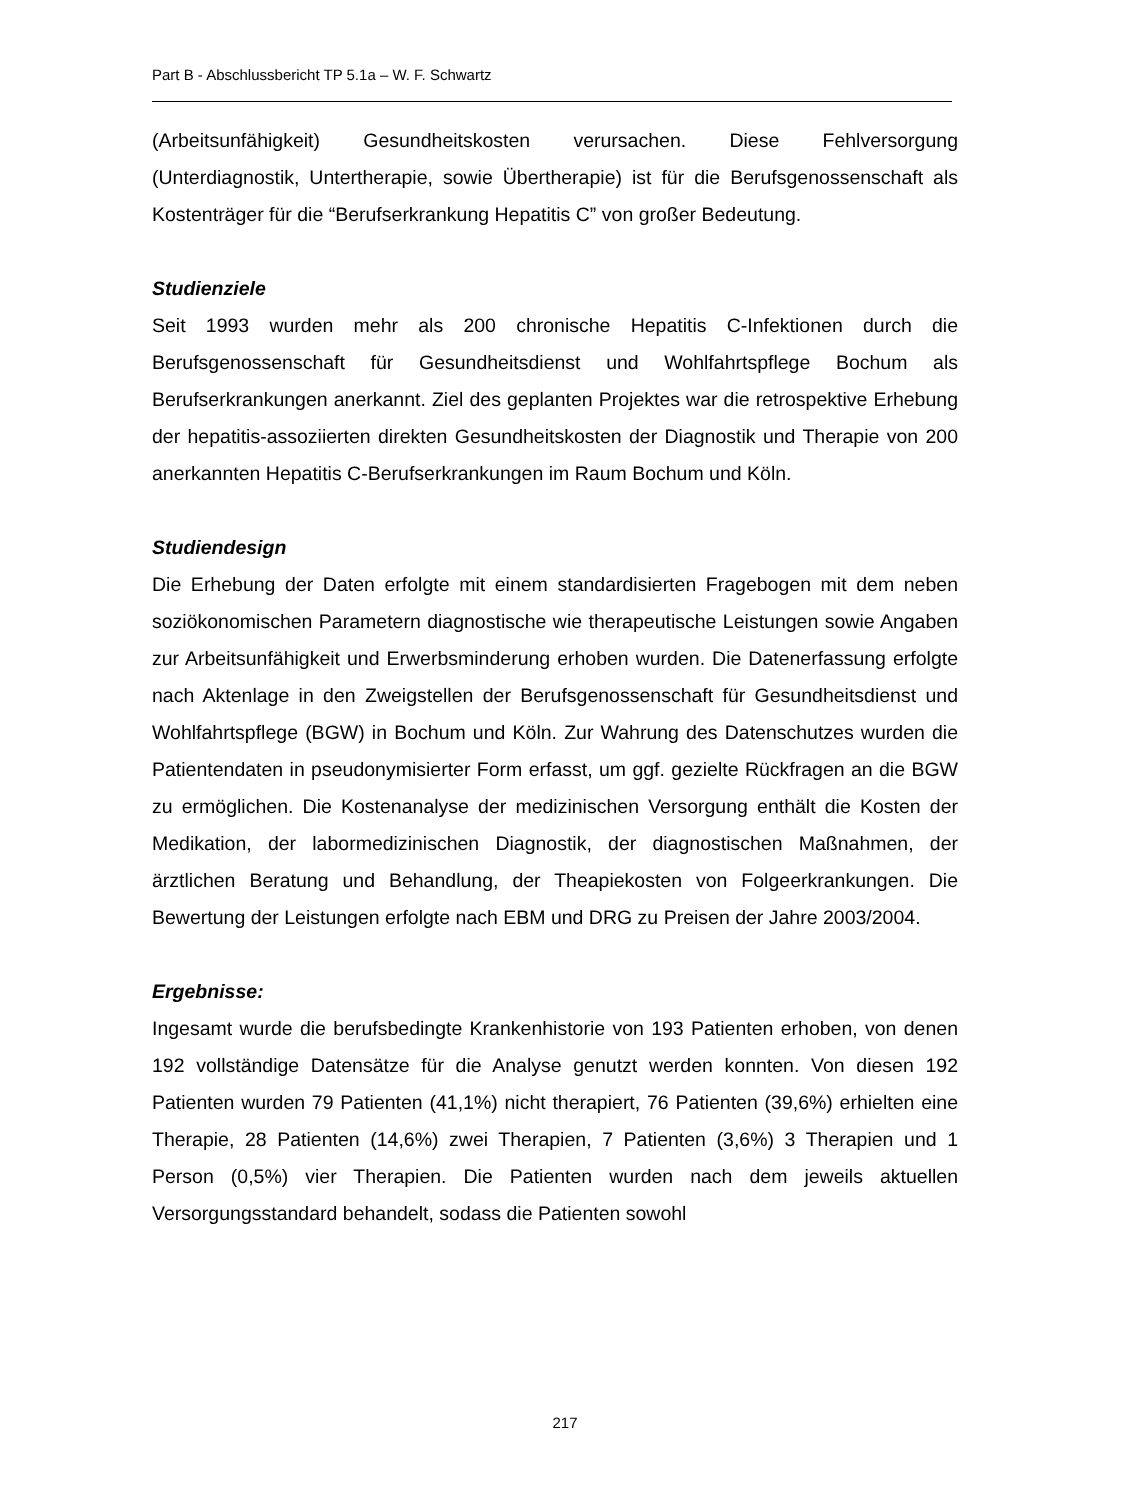Part B - Abschlussbericht TP 5.1a – W. F. Schwartz
(Arbeitsunfähigkeit) Gesundheitskosten verursachen. Diese Fehlversorgung (Unterdiagnostik, Untertherapie, sowie Übertherapie) ist für die Berufsgenossenschaft als Kostenträger für die “Berufserkrankung Hepatitis C” von großer Bedeutung.
Studienziele
Seit 1993 wurden mehr als 200 chronische Hepatitis C-Infektionen durch die Berufsgenossenschaft für Gesundheitsdienst und Wohlfahrtspflege Bochum als Berufserkrankungen anerkannt. Ziel des geplanten Projektes war die retrospektive Erhebung der hepatitis-assoziierten direkten Gesundheitskosten der Diagnostik und Therapie von 200 anerkannten Hepatitis C-Berufserkrankungen im Raum Bochum und Köln.
Studiendesign
Die Erhebung der Daten erfolgte mit einem standardisierten Fragebogen mit dem neben soziökonomischen Parametern diagnostische wie therapeutische Leistungen sowie Angaben zur Arbeitsunfähigkeit und Erwerbsminderung erhoben wurden. Die Datenerfassung erfolgte nach Aktenlage in den Zweigstellen der Berufsgenossenschaft für Gesundheitsdienst und Wohlfahrtspflege (BGW) in Bochum und Köln. Zur Wahrung des Datenschutzes wurden die Patientendaten in pseudonymisierter Form erfasst, um ggf. gezielte Rückfragen an die BGW zu ermöglichen. Die Kostenanalyse der medizinischen Versorgung enthält die Kosten der Medikation, der labormedizinischen Diagnostik, der diagnostischen Maßnahmen, der ärztlichen Beratung und Behandlung, der Theapiekosten von Folgeerkrankungen. Die Bewertung der Leistungen erfolgte nach EBM und DRG zu Preisen der Jahre 2003/2004.
Ergebnisse:
Ingesamt wurde die berufsbedingte Krankenhistorie von 193 Patienten erhoben, von denen 192 vollständige Datensätze für die Analyse genutzt werden konnten. Von diesen 192 Patienten wurden 79 Patienten (41,1%) nicht therapiert, 76 Patienten (39,6%) erhielten eine Therapie, 28 Patienten (14,6%) zwei Therapien, 7 Patienten (3,6%) 3 Therapien und 1 Person (0,5%) vier Therapien. Die Patienten wurden nach dem jeweils aktuellen Versorgungsstandard behandelt, sodass die Patienten sowohl
217